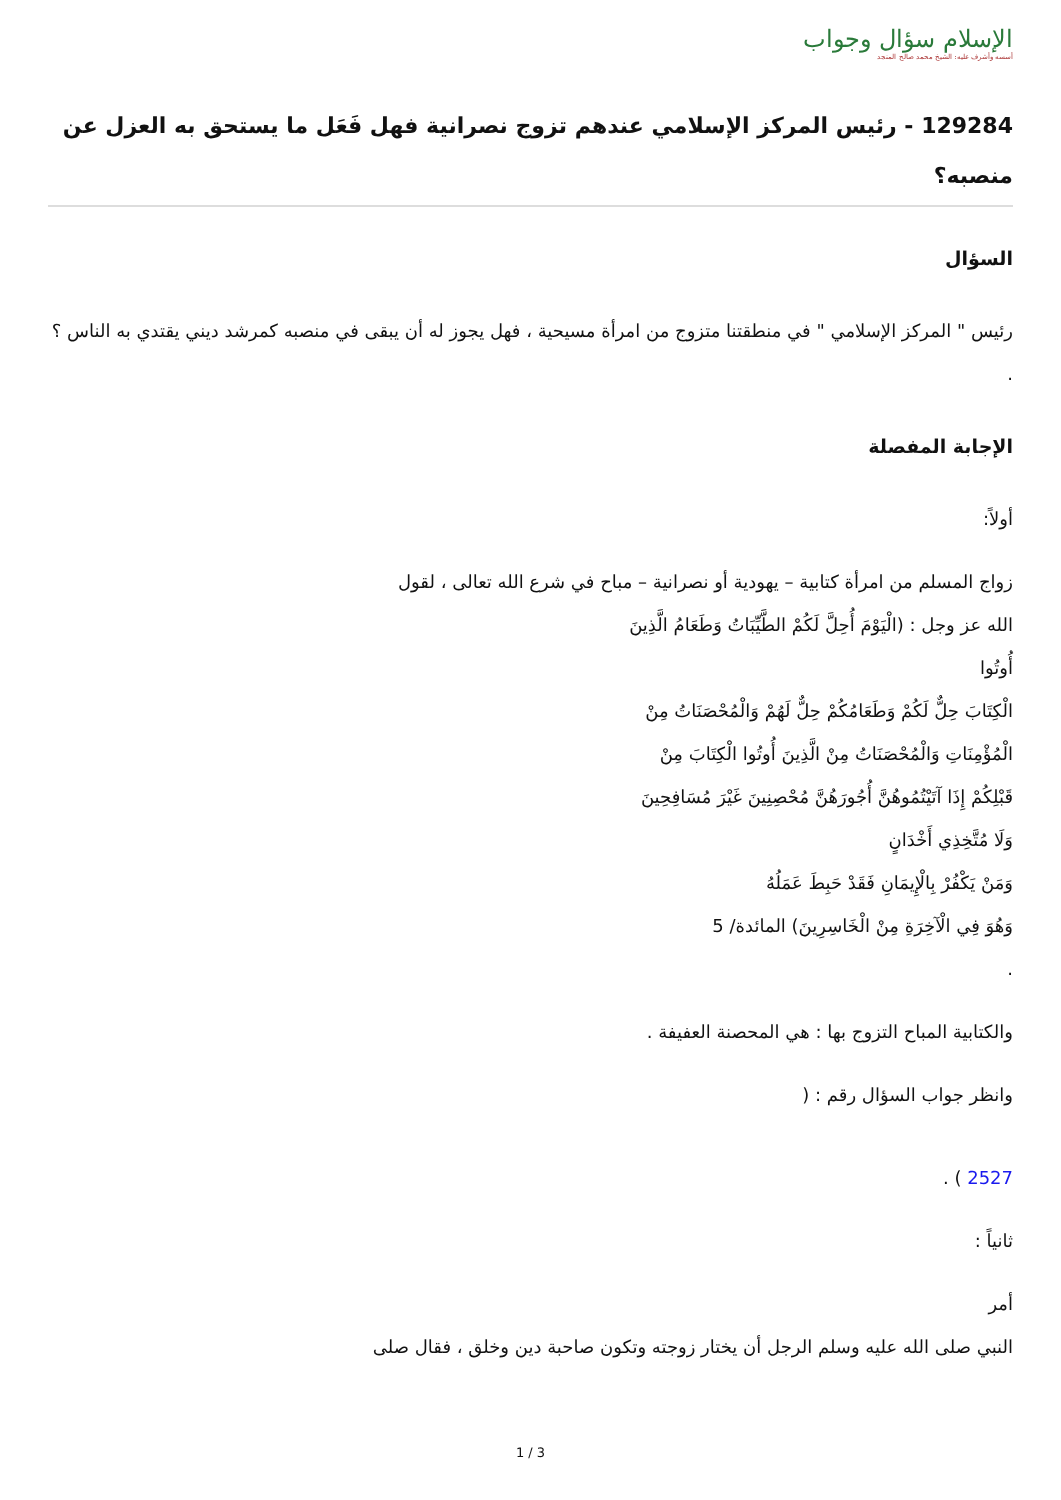الإسلام سؤال وجواب
أسسه وأشرف عليه: الشيخ محمد صالح المنجد
129284 - رئيس المركز الإسلامي عندهم تزوج نصرانية فهل فَعَل ما يستحق به العزل عن منصبه؟
السؤال
رئيس " المركز الإسلامي " في منطقتنا متزوج من امرأة مسيحية ، فهل يجوز له أن يبقى في منصبه كمرشد ديني يقتدي به الناس ؟ .
الإجابة المفصلة
أولاً:
زواج المسلم من امرأة كتابية – يهودية أو نصرانية – مباح في شرع الله تعالى ، لقول
الله عز وجل : (الْيَوْمَ أُحِلَّ لَكُمْ الطَّيِّبَاتُ وَطَعَامُ الَّذِينَ
أُوتُوا
الْكِتَابَ حِلٌّ لَكُمْ وَطَعَامُكُمْ حِلٌّ لَهُمْ وَالْمُحْصَنَاتُ مِنْ
الْمُؤْمِنَاتِ وَالْمُحْصَنَاتُ مِنْ الَّذِينَ أُوتُوا الْكِتَابَ مِنْ
قَبْلِكُمْ إِذَا آتَيْتُمُوهُنَّ أُجُورَهُنَّ مُحْصِنِينَ غَيْرَ مُسَافِحِينَ
وَلَا مُتَّخِذِي أَخْدَانٍ
وَمَنْ يَكْفُرْ بِالْإِيمَانِ فَقَدْ حَبِطَ عَمَلُهُ
وَهُوَ فِي الْآخِرَةِ مِنْ الْخَاسِرِينَ) المائدة/ 5
.
والكتابية المباح التزوج بها : هي المحصنة العفيفة .
وانظر جواب السؤال رقم : (
2527 ) .
ثانياً :
أمر
النبي صلى الله عليه وسلم الرجل أن يختار زوجته وتكون صاحبة دين وخلق ، فقال صلى
1 / 3